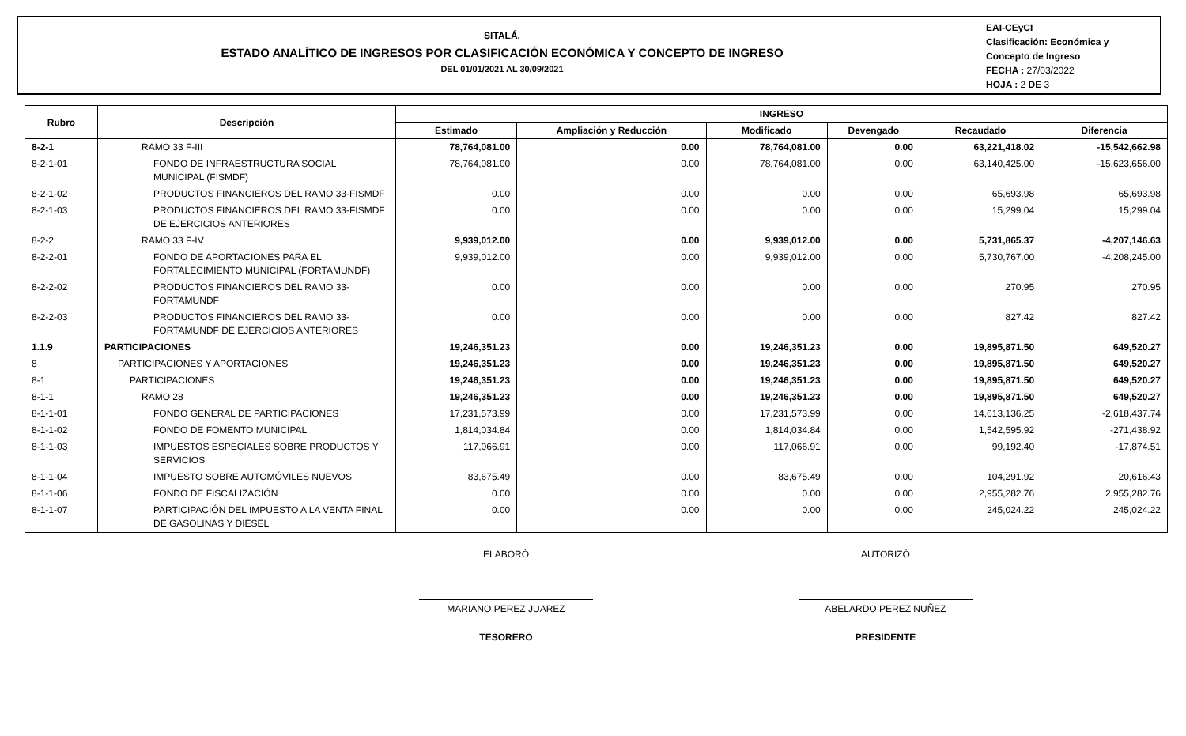SITALÁ,
ESTADO ANALÍTICO DE INGRESOS POR CLASIFICACIÓN ECONÓMICA Y CONCEPTO DE INGRESO
DEL 01/01/2021 AL 30/09/2021
EAI-CEyCI
Clasificación: Económica y
Concepto de Ingreso
FECHA : 27/03/2022
HOJA : 2 DE 3
| Rubro | Descripción | INGRESO | | | | | |
| --- | --- | --- | --- | --- | --- | --- | --- |
| | | Estimado | Ampliación y Reducción | Modificado | Devengado | Recaudado | Diferencia |
| 8-2-1 | RAMO 33 F-III | 78,764,081.00 | 0.00 | 78,764,081.00 | 0.00 | 63,221,418.02 | -15,542,662.98 |
| 8-2-1-01 | FONDO DE INFRAESTRUCTURA SOCIAL MUNICIPAL (FISMDF) | 78,764,081.00 | 0.00 | 78,764,081.00 | 0.00 | 63,140,425.00 | -15,623,656.00 |
| 8-2-1-02 | PRODUCTOS FINANCIEROS DEL RAMO 33-FISMDF | 0.00 | 0.00 | 0.00 | 0.00 | 65,693.98 | 65,693.98 |
| 8-2-1-03 | PRODUCTOS FINANCIEROS DEL RAMO 33-FISMDF DE EJERCICIOS ANTERIORES | 0.00 | 0.00 | 0.00 | 0.00 | 15,299.04 | 15,299.04 |
| 8-2-2 | RAMO 33 F-IV | 9,939,012.00 | 0.00 | 9,939,012.00 | 0.00 | 5,731,865.37 | -4,207,146.63 |
| 8-2-2-01 | FONDO DE APORTACIONES PARA EL FORTALECIMIENTO MUNICIPAL (FORTAMUNDF) | 9,939,012.00 | 0.00 | 9,939,012.00 | 0.00 | 5,730,767.00 | -4,208,245.00 |
| 8-2-2-02 | PRODUCTOS FINANCIEROS DEL RAMO 33-FORTAMUNDF | 0.00 | 0.00 | 0.00 | 0.00 | 270.95 | 270.95 |
| 8-2-2-03 | PRODUCTOS FINANCIEROS DEL RAMO 33-FORTAMUNDF DE EJERCICIOS ANTERIORES | 0.00 | 0.00 | 0.00 | 0.00 | 827.42 | 827.42 |
| 1.1.9 | PARTICIPACIONES | 19,246,351.23 | 0.00 | 19,246,351.23 | 0.00 | 19,895,871.50 | 649,520.27 |
| 8 | PARTICIPACIONES Y APORTACIONES | 19,246,351.23 | 0.00 | 19,246,351.23 | 0.00 | 19,895,871.50 | 649,520.27 |
| 8-1 | PARTICIPACIONES | 19,246,351.23 | 0.00 | 19,246,351.23 | 0.00 | 19,895,871.50 | 649,520.27 |
| 8-1-1 | RAMO 28 | 19,246,351.23 | 0.00 | 19,246,351.23 | 0.00 | 19,895,871.50 | 649,520.27 |
| 8-1-1-01 | FONDO GENERAL DE PARTICIPACIONES | 17,231,573.99 | 0.00 | 17,231,573.99 | 0.00 | 14,613,136.25 | -2,618,437.74 |
| 8-1-1-02 | FONDO DE FOMENTO MUNICIPAL | 1,814,034.84 | 0.00 | 1,814,034.84 | 0.00 | 1,542,595.92 | -271,438.92 |
| 8-1-1-03 | IMPUESTOS ESPECIALES SOBRE PRODUCTOS Y SERVICIOS | 117,066.91 | 0.00 | 117,066.91 | 0.00 | 99,192.40 | -17,874.51 |
| 8-1-1-04 | IMPUESTO SOBRE AUTOMÓVILES NUEVOS | 83,675.49 | 0.00 | 83,675.49 | 0.00 | 104,291.92 | 20,616.43 |
| 8-1-1-06 | FONDO DE FISCALIZACIÓN | 0.00 | 0.00 | 0.00 | 0.00 | 2,955,282.76 | 2,955,282.76 |
| 8-1-1-07 | PARTICIPACIÓN DEL IMPUESTO A LA VENTA FINAL DE GASOLINAS Y DIESEL | 0.00 | 0.00 | 0.00 | 0.00 | 245,024.22 | 245,024.22 |
ELABORÓ
MARIANO PEREZ JUAREZ
TESORERO
AUTORIZÓ
ABELARDO PEREZ NUÑEZ
PRESIDENTE